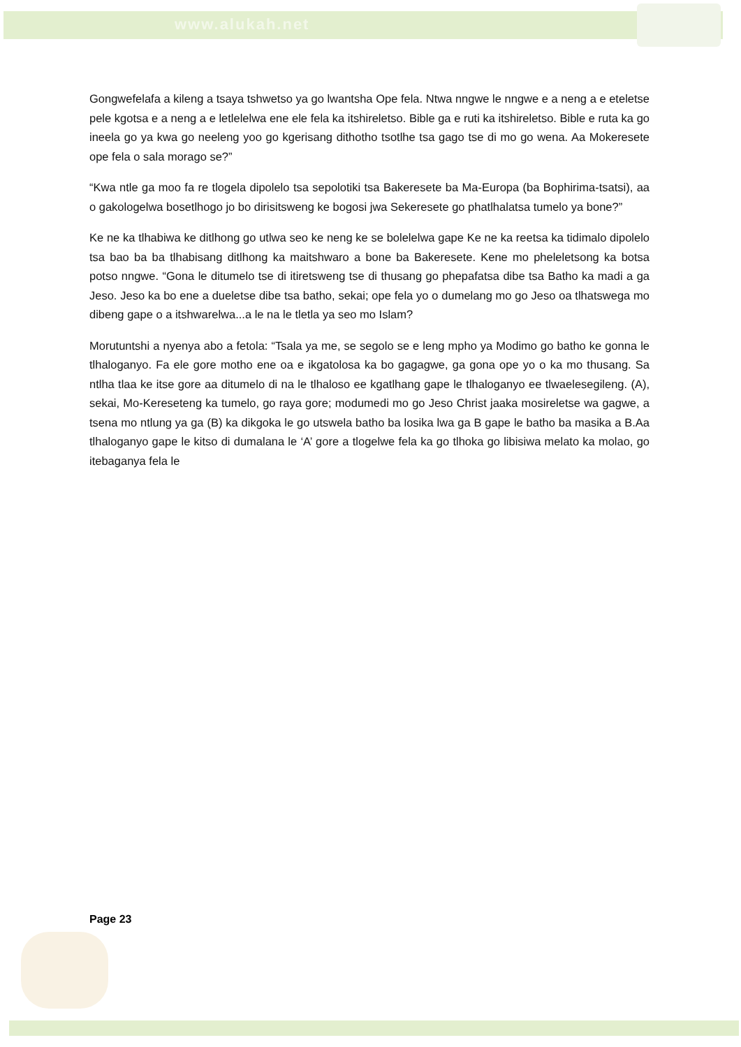www.alukah.net
Gongwefelafa a kileng a tsaya tshwetso ya go lwantsha Ope fela. Ntwa nngwe le nngwe e a neng a e eteletse pele kgotsa e a neng a e letlelelwa ene ele fela ka itshireletso. Bible ga e ruti ka itshireletso. Bible e ruta ka go ineela go ya kwa go neeleng yoo go kgerisang dithotho tsotlhe tsa gago tse di mo go wena. Aa Mokeresete ope fela o sala morago se?”
“Kwa ntle ga moo fa re tlogela dipolelo tsa sepolotiki tsa Bakeresete ba Ma-Europa (ba Bophirima-tsatsi), aa o gakologelwa bosetlhogo jo bo dirisitsweng ke bogosi jwa Sekeresete go phatlhalatsa tumelo ya bone?”
Ke ne ka tlhabiwa ke ditlhong go utlwa seo ke neng ke se bolelelwa gape Ke ne ka reetsa ka tidimalo dipolelo tsa bao ba ba tlhabisang ditlhong ka maitshwaro a bone ba Bakeresete. Kene mo pheleletsong ka botsa potso nngwe. “Gona le ditumelo tse di itiretsweng tse di thusang go phepafatsa dibe tsa Batho ka madi a ga Jeso. Jeso ka bo ene a dueletse dibe tsa batho, sekai; ope fela yo o dumelang mo go Jeso oa tlhatswega mo dibeng gape o a itshwarelwa...a le na le tletla ya seo mo Islam?
Morutuntshi a nyenya abo a fetola: “Tsala ya me, se segolo se e leng mpho ya Modimo go batho ke gonna le tlhaloganyo. Fa ele gore motho ene oa e ikgatolosa ka bo gagagwe, ga gona ope yo o ka mo thusang. Sa ntlha tlaa ke itse gore aa ditumelo di na le tlhaloso ee kgatlhang gape le tlhaloganyo ee tlwaelesegileng. (A), sekai, Mo-Kereseteng ka tumelo, go raya gore; modumedi mo go Jeso Christ jaaka mosireletse wa gagwe, a tsena mo ntlung ya ga (B) ka dikgoka le go utswela batho ba losika lwa ga B gape le batho ba masika a B.Aa tlhaloganyo gape le kitso di dumalana le ‘A’ gore a tlogelwe fela ka go tlhoka go libisiwa melato ka molao, go itebaganya fela le
Page 23